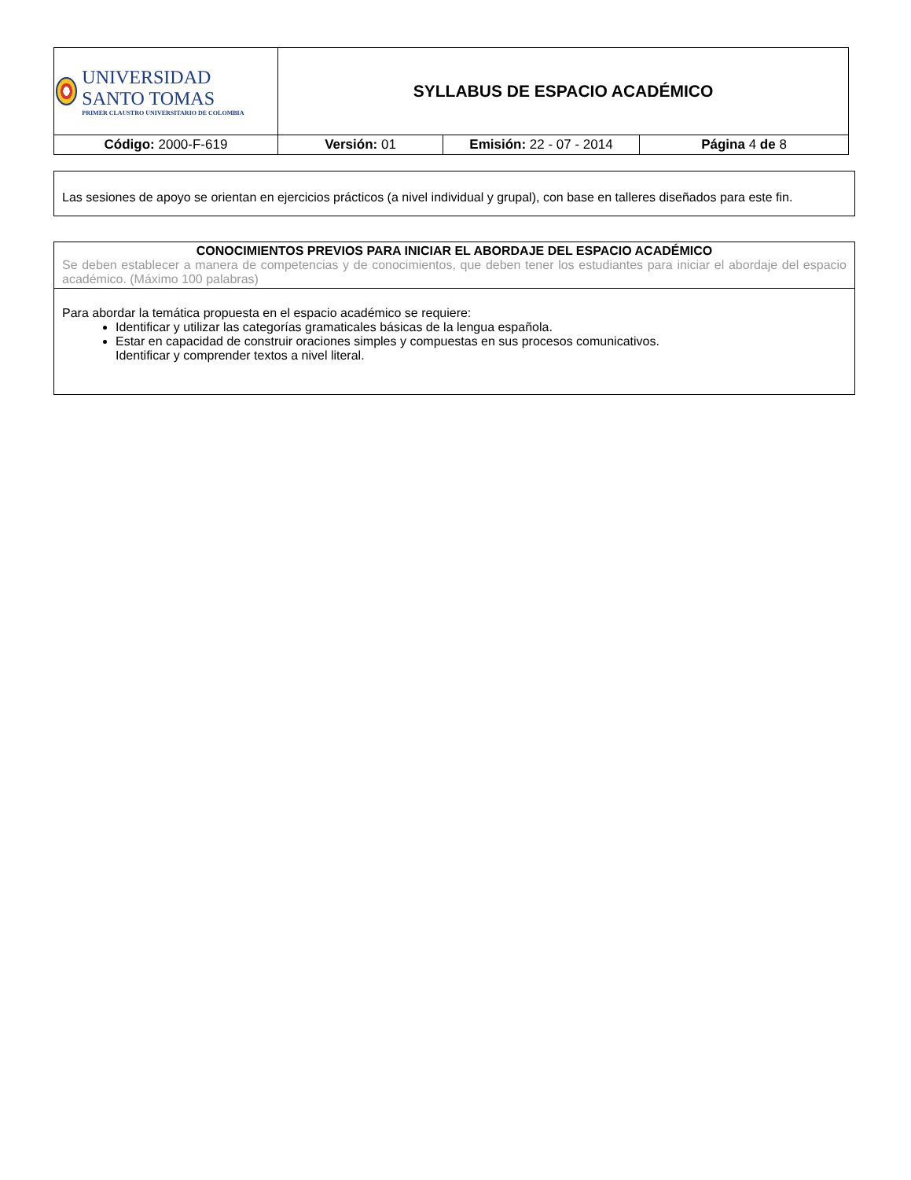| UNIVERSIDAD SANTO TOMAS PRIMER CLAUSTRO UNIVERSITARIO DE COLOMBIA | SYLLABUS DE ESPACIO ACADÉMICO | | |
| Código: 2000-F-619 | Versión: 01 | Emisión: 22 - 07 - 2014 | Página 4 de 8 |
Las sesiones de apoyo se orientan en ejercicios prácticos (a nivel individual y grupal), con base en talleres diseñados para este fin.
CONOCIMIENTOS PREVIOS PARA INICIAR EL ABORDAJE DEL ESPACIO ACADÉMICO
Se deben establecer a manera de competencias y de conocimientos, que deben tener los estudiantes para iniciar el abordaje del espacio académico. (Máximo 100 palabras)
Para abordar la temática propuesta en el espacio académico se requiere:
Identificar y utilizar las categorías gramaticales básicas de la lengua española.
Estar en capacidad de construir oraciones simples y compuestas en sus procesos comunicativos.
Identificar y comprender textos a nivel literal.